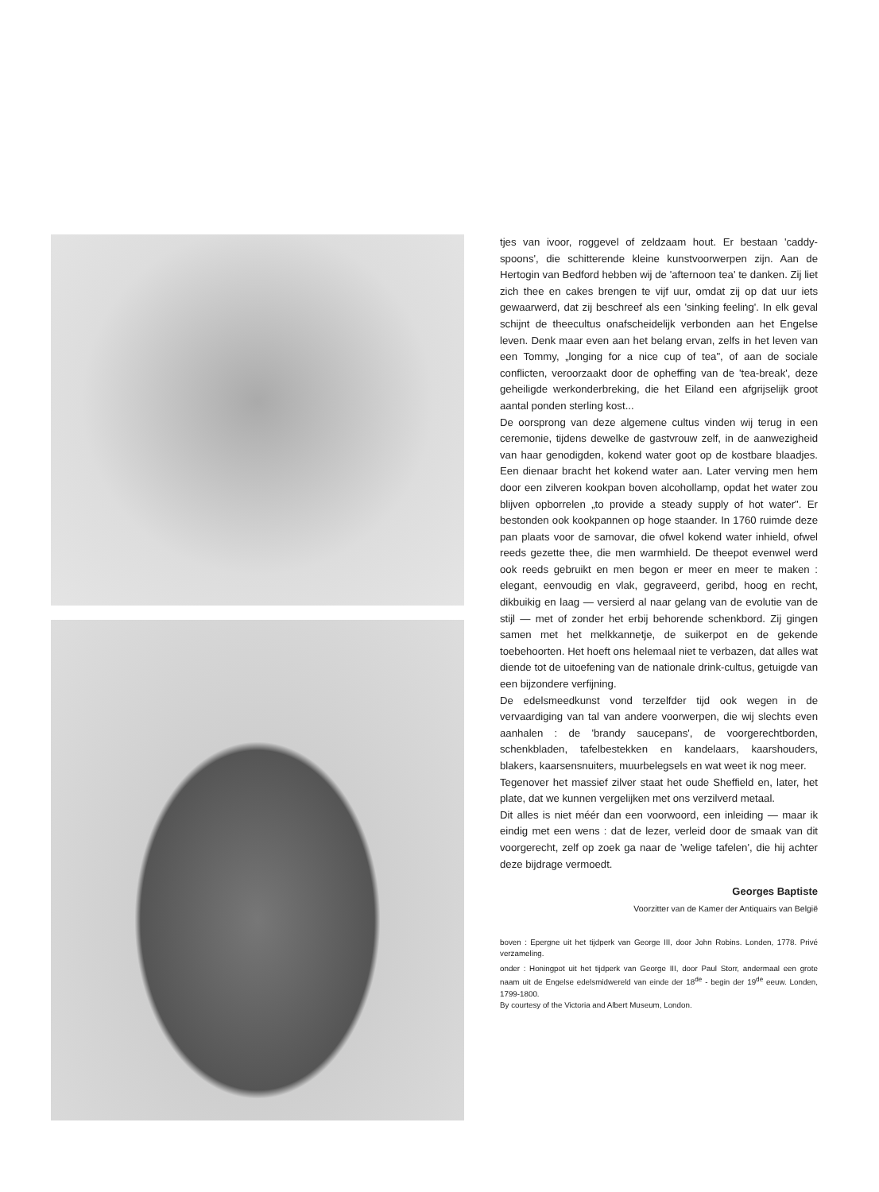tjes van ivoor, roggevel of zeldzaam hout. Er bestaan 'caddy-spoons', die schitterende kleine kunstvoorwerpen zijn. Aan de Hertogin van Bedford hebben wij de 'afternoon tea' te danken. Zij liet zich thee en cakes brengen te vijf uur, omdat zij op dat uur iets gewaarwerd, dat zij beschreef als een 'sinking feeling'. In elk geval schijnt de theecultus onafscheidelijk verbonden aan het Engelse leven. Denk maar even aan het belang ervan, zelfs in het leven van een Tommy, „longing for a nice cup of tea", of aan de sociale conflicten, veroorzaakt door de opheffing van de 'tea-break', deze geheiligde werkonderbreking, die het Eiland een afgrijselijk groot aantal ponden sterling kost...
De oorsprong van deze algemene cultus vinden wij terug in een ceremonie, tijdens dewelke de gastvrouw zelf, in de aanwezigheid van haar genodigden, kokend water goot op de kostbare blaadjes. Een dienaar bracht het kokend water aan. Later verving men hem door een zilveren kookpan boven alcohollamp, opdat het water zou blijven opborrelen „to provide a steady supply of hot water". Er bestonden ook kookpannen op hoge staander. In 1760 ruimde deze pan plaats voor de samovar, die ofwel kokend water inhield, ofwel reeds gezette thee, die men warmhield. De theepot evenwel werd ook reeds gebruikt en men begon er meer en meer te maken : elegant, eenvoudig en vlak, gegraveerd, geribd, hoog en recht, dikbuikig en laag — versierd al naar gelang van de evolutie van de stijl — met of zonder het erbij behorende schenkbord. Zij gingen samen met het melkkannetje, de suikerpot en de gekende toebehoorten. Het hoeft ons helemaal niet te verbazen, dat alles wat diende tot de uitoefening van de nationale drink-cultus, getuigde van een bijzondere verfijning.
De edelsmeedkunst vond terzelfder tijd ook wegen in de vervaardiging van tal van andere voorwerpen, die wij slechts even aanhalen : de 'brandy saucepans', de voorgerechtborden, schenkbladen, tafelbestekken en kandelaars, kaarshouders, blakers, kaarsensnuiters, muurbelegsels en wat weet ik nog meer.
Tegenover het massief zilver staat het oude Sheffield en, later, het plate, dat we kunnen vergelijken met ons verzilverd metaal.
Dit alles is niet méér dan een voorwoord, een inleiding — maar ik eindig met een wens : dat de lezer, verleid door de smaak van dit voorgerecht, zelf op zoek ga naar de 'welige tafelen', die hij achter deze bijdrage vermoedt.
Georges Baptiste
Voorzitter van de Kamer der Antiquairs van België
boven : Epergne uit het tijdperk van George III, door John Robins. Londen, 1778. Privé verzameling.
onder : Honingpot uit het tijdperk van George III, door Paul Storr, andermaal een grote naam uit de Engelse edelsmidwereld van einde der 18<sup>de</sup> - begin der 19<sup>de</sup> eeuw. Londen, 1799-1800.
By courtesy of the Victoria and Albert Museum, London.